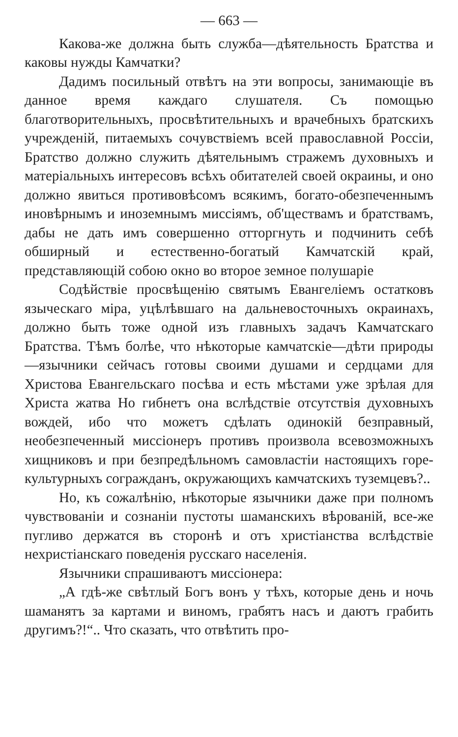— 663 —
Какова-же должна быть служба—дѣятельность Братства и каковы нужды Камчатки?
Дадимъ посильный отвѣтъ на эти вопросы, занимающіе въ данное время каждаго слушателя. Съ помощью благотворительныхъ, просвѣтительныхъ и врачебныхъ братскихъ учрежденій, питаемыхъ сочувствіемъ всей православной Россіи, Братство должно служить дѣятельнымъ стражемъ духовныхъ и матеріальныхъ интересовъ всѣхъ обитателей своей окраины, и оно должно явиться противовѣсомъ всякимъ, богато-обезпеченнымъ иновѣрнымъ и иноземнымъ миссіямъ, об'ществамъ и братствамъ, дабы не дать имъ совершенно отторгнуть и подчинить себѣ обширный и естественно-богатый Камчатскій край, представляющій собою окно во второе земное полушаріе
Содѣйствіе просвѣщенію святымъ Евангеліемъ остатковъ языческаго міра, уцѣлѣвшаго на дальневосточныхъ окраинахъ, должно быть тоже одной изъ главныхъ задачъ Камчатскаго Братства. Тѣмъ болѣе, что нѣкоторые камчатскіе—дѣти природы—язычники сейчасъ готовы своими душами и сердцами для Христова Евангельскаго посѣва и есть мѣстами уже зрѣлая для Христа жатва Но гибнетъ она вслѣдствіе отсутствія духовныхъ вождей, ибо что можетъ сдѣлать одинокій безправный, необезпеченный миссіонеръ противъ произвола всевозможныхъ хищниковъ и при безпредѣльномъ самовластіи настоящихъ горе-культурныхъ согражданъ, окружающихъ камчатскихъ туземцевъ?..
Но, къ сожалѣнію, нѣкоторые язычники даже при полномъ чувствованіи и сознаніи пустоты шаманскихъ вѣрованій, все-же пугливо держатся въ сторонѣ и отъ христіанства вслѣдствіе нехристіанскаго поведенія русскаго населенія.
Язычники спрашиваютъ миссіонера:
„А гдѣ-же свѣтлый Богъ вонъ у тѣхъ, которые день и ночь шаманятъ за картами и виномъ, грабятъ насъ и даютъ грабить другимъ?!“.. Что сказать, что отвѣтить про-